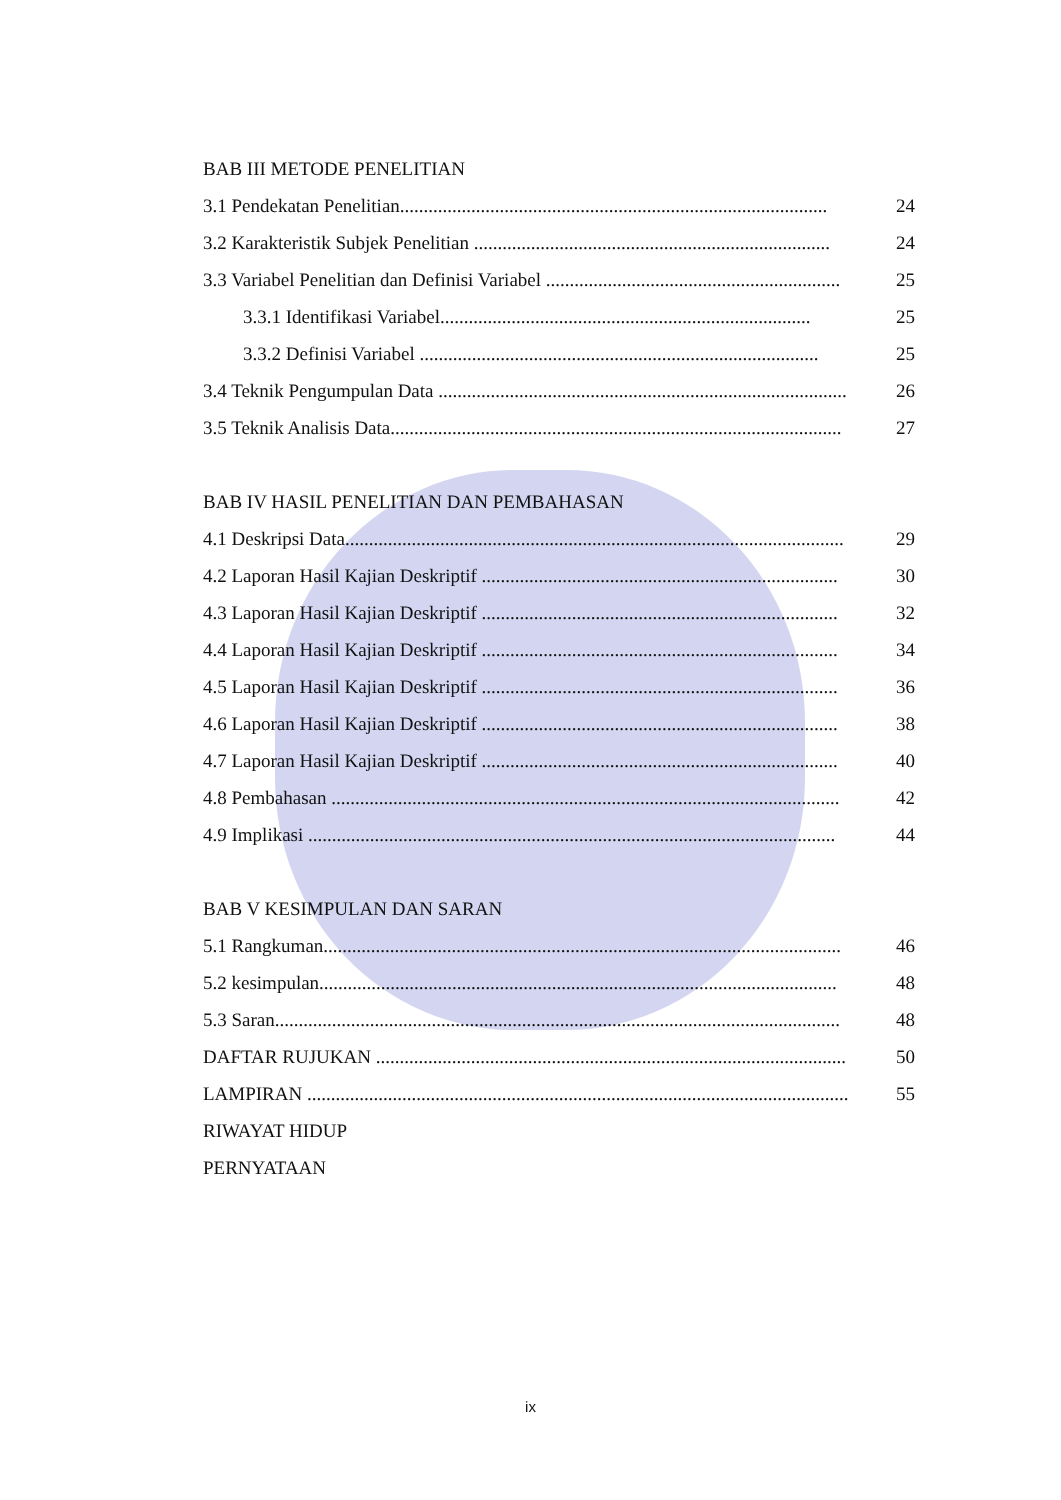BAB III METODE PENELITIAN
3.1 Pendekatan Penelitian.......................................................................................... 24
3.2 Karakteristik Subjek Penelitian ........................................................................... 24
3.3 Variabel Penelitian dan Definisi Variabel .............................................................. 25
3.3.1 Identifikasi Variabel.............................................................................. 25
3.3.2 Definisi Variabel .................................................................................... 25
3.4 Teknik Pengumpulan Data ...................................................................................... 26
3.5 Teknik Analisis Data............................................................................................... 27
BAB IV HASIL PENELITIAN DAN PEMBAHASAN
4.1 Deskripsi Data......................................................................................................... 29
4.2 Laporan Hasil Kajian Deskriptif ........................................................................... 30
4.3 Laporan Hasil Kajian Deskriptif ........................................................................... 32
4.4 Laporan Hasil Kajian Deskriptif ........................................................................... 34
4.5 Laporan Hasil Kajian Deskriptif ........................................................................... 36
4.6 Laporan Hasil Kajian Deskriptif ........................................................................... 38
4.7 Laporan Hasil Kajian Deskriptif ........................................................................... 40
4.8 Pembahasan ........................................................................................................... 42
4.9 Implikasi ............................................................................................................... 44
BAB V KESIMPULAN DAN SARAN
5.1 Rangkuman............................................................................................................. 46
5.2 kesimpulan............................................................................................................. 48
5.3 Saran....................................................................................................................... 48
DAFTAR RUJUKAN ................................................................................................... 50
LAMPIRAN .................................................................................................................. 55
RIWAYAT HIDUP
PERNYATAAN
ix